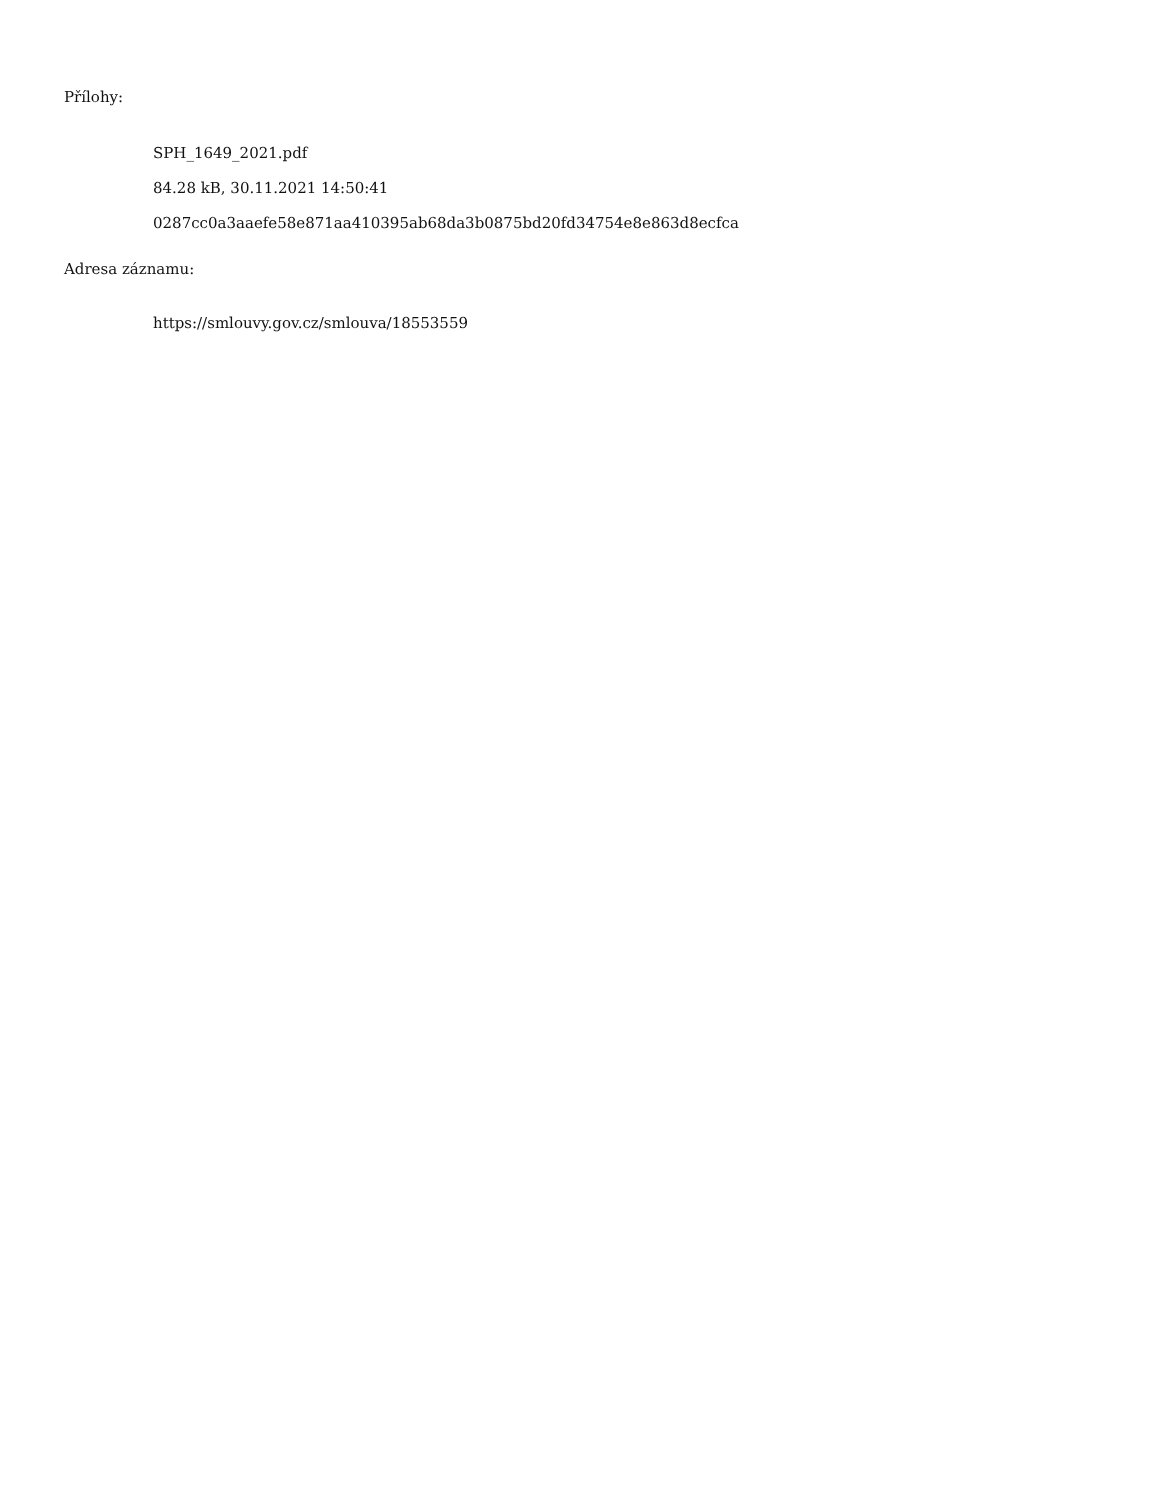Přílohy:
SPH_1649_2021.pdf
84.28 kB, 30.11.2021 14:50:41
0287cc0a3aaefe58e871aa410395ab68da3b0875bd20fd34754e8e863d8ecfca
Adresa záznamu:
https://smlouvy.gov.cz/smlouva/18553559